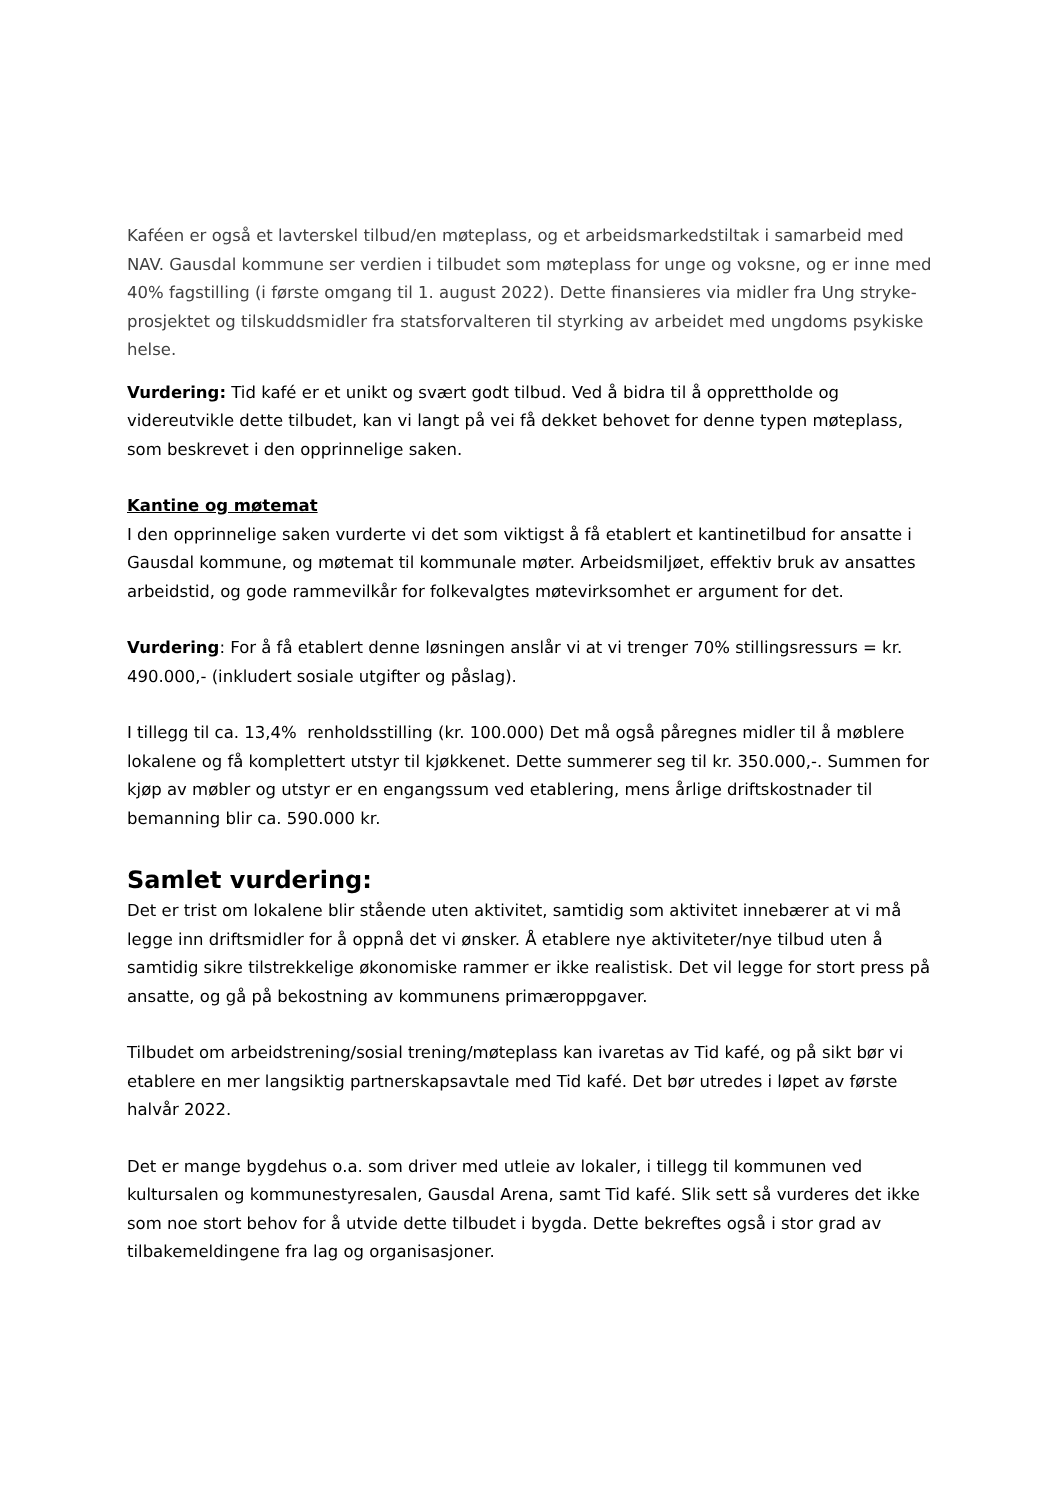Kaféen er også et lavterskel tilbud/en møteplass, og et arbeidsmarkedstiltak i samarbeid med NAV. Gausdal kommune ser verdien i tilbudet som møteplass for unge og voksne, og er inne med 40% fagstilling (i første omgang til 1. august 2022). Dette finansieres via midler fra Ung stryke-prosjektet og tilskuddsmidler fra statsforvalteren til styrking av arbeidet med ungdoms psykiske helse.
Vurdering: Tid kafé er et unikt og svært godt tilbud. Ved å bidra til å opprettholde og videreutvikle dette tilbudet, kan vi langt på vei få dekket behovet for denne typen møteplass, som beskrevet i den opprinnelige saken.
Kantine og møtemat
I den opprinnelige saken vurderte vi det som viktigst å få etablert et kantinetilbud for ansatte i Gausdal kommune, og møtemat til kommunale møter. Arbeidsmiljøet, effektiv bruk av ansattes arbeidstid, og gode rammevilkår for folkevalgtes møtevirksomhet er argument for det.
Vurdering: For å få etablert denne løsningen anslår vi at vi trenger 70% stillingsressurs = kr. 490.000,- (inkludert sosiale utgifter og påslag).
I tillegg til ca. 13,4% renholdsstilling (kr. 100.000) Det må også påregnes midler til å møblere lokalene og få komplettert utstyr til kjøkkenet. Dette summerer seg til kr. 350.000,-. Summen for kjøp av møbler og utstyr er en engangssum ved etablering, mens årlige driftskostnader til bemanning blir ca. 590.000 kr.
Samlet vurdering:
Det er trist om lokalene blir stående uten aktivitet, samtidig som aktivitet innebærer at vi må legge inn driftsmidler for å oppnå det vi ønsker. Å etablere nye aktiviteter/nye tilbud uten å samtidig sikre tilstrekkelige økonomiske rammer er ikke realistisk. Det vil legge for stort press på ansatte, og gå på bekostning av kommunens primæroppgaver.
Tilbudet om arbeidstrening/sosial trening/møteplass kan ivaretas av Tid kafé, og på sikt bør vi etablere en mer langsiktig partnerskapsavtale med Tid kafé. Det bør utredes i løpet av første halvår 2022.
Det er mange bygdehus o.a. som driver med utleie av lokaler, i tillegg til kommunen ved kultursalen og kommunestyresalen, Gausdal Arena, samt Tid kafé. Slik sett så vurderes det ikke som noe stort behov for å utvide dette tilbudet i bygda. Dette bekreftes også i stor grad av tilbakemeldingene fra lag og organisasjoner.